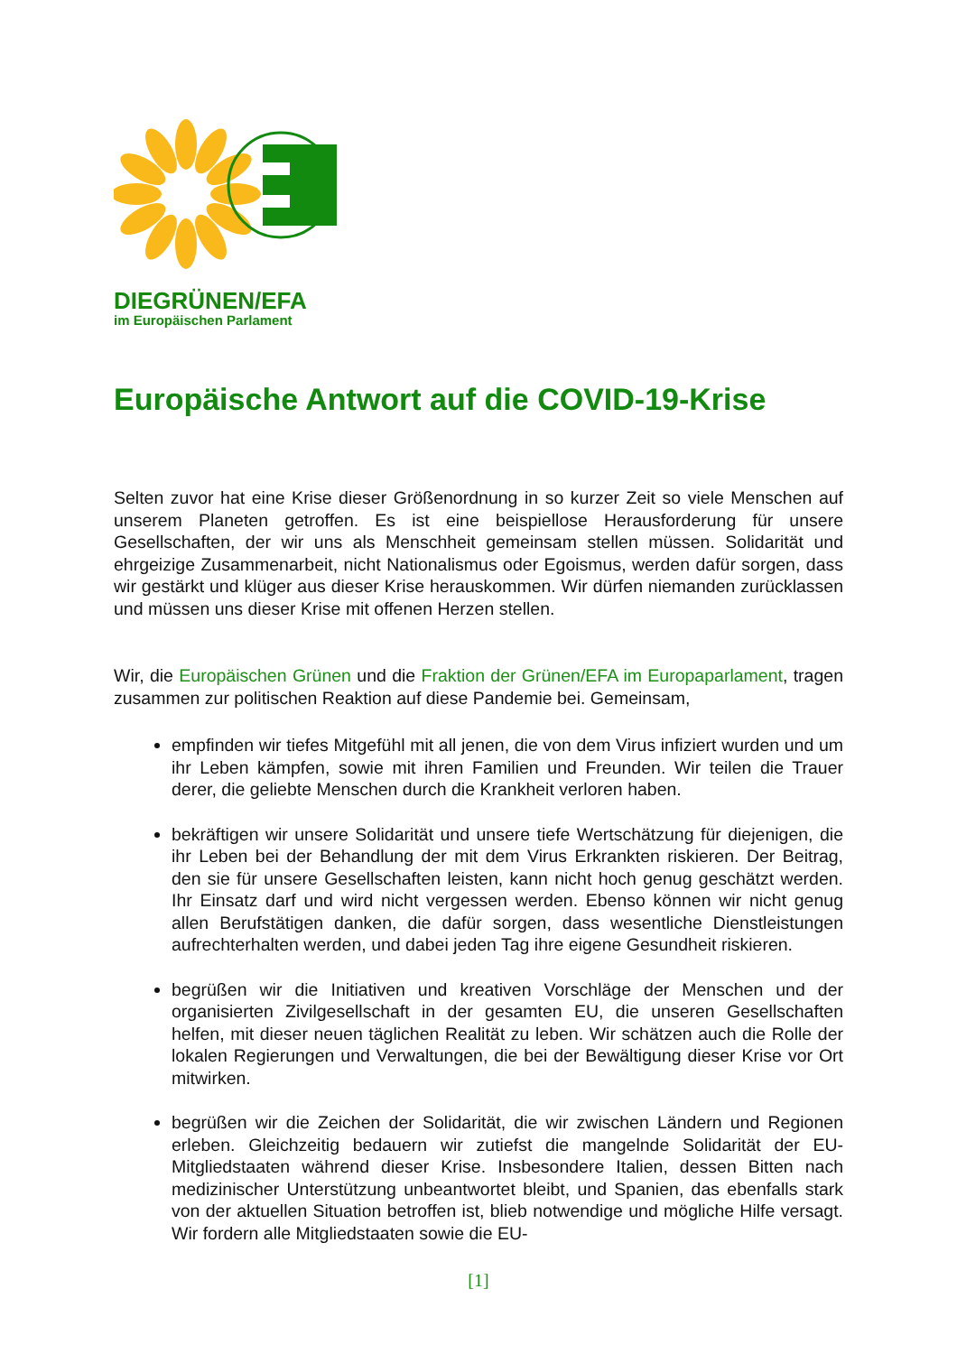DIEGRÜNEN/EFA
im Europäischen Parlament
Europäische Antwort auf die COVID-19-Krise
Selten zuvor hat eine Krise dieser Größenordnung in so kurzer Zeit so viele Menschen auf unserem Planeten getroffen. Es ist eine beispiellose Herausforderung für unsere Gesellschaften, der wir uns als Menschheit gemeinsam stellen müssen. Solidarität und ehrgeizige Zusammenarbeit, nicht Nationalismus oder Egoismus, werden dafür sorgen, dass wir gestärkt und klüger aus dieser Krise herauskommen. Wir dürfen niemanden zurücklassen und müssen uns dieser Krise mit offenen Herzen stellen.
Wir, die Europäischen Grünen und die Fraktion der Grünen/EFA im Europaparlament, tragen zusammen zur politischen Reaktion auf diese Pandemie bei. Gemeinsam,
empfinden wir tiefes Mitgefühl mit all jenen, die von dem Virus infiziert wurden und um ihr Leben kämpfen, sowie mit ihren Familien und Freunden. Wir teilen die Trauer derer, die geliebte Menschen durch die Krankheit verloren haben.
bekräftigen wir unsere Solidarität und unsere tiefe Wertschätzung für diejenigen, die ihr Leben bei der Behandlung der mit dem Virus Erkrankten riskieren. Der Beitrag, den sie für unsere Gesellschaften leisten, kann nicht hoch genug geschätzt werden. Ihr Einsatz darf und wird nicht vergessen werden. Ebenso können wir nicht genug allen Berufstätigen danken, die dafür sorgen, dass wesentliche Dienstleistungen aufrechterhalten werden, und dabei jeden Tag ihre eigene Gesundheit riskieren.
begrüßen wir die Initiativen und kreativen Vorschläge der Menschen und der organisierten Zivilgesellschaft in der gesamten EU, die unseren Gesellschaften helfen, mit dieser neuen täglichen Realität zu leben. Wir schätzen auch die Rolle der lokalen Regierungen und Verwaltungen, die bei der Bewältigung dieser Krise vor Ort mitwirken.
begrüßen wir die Zeichen der Solidarität, die wir zwischen Ländern und Regionen erleben. Gleichzeitig bedauern wir zutiefst die mangelnde Solidarität der EU-Mitgliedstaaten während dieser Krise. Insbesondere Italien, dessen Bitten nach medizinischer Unterstützung unbeantwortet bleibt, und Spanien, das ebenfalls stark von der aktuellen Situation betroffen ist, blieb notwendige und mögliche Hilfe versagt. Wir fordern alle Mitgliedstaaten sowie die EU-
[1]